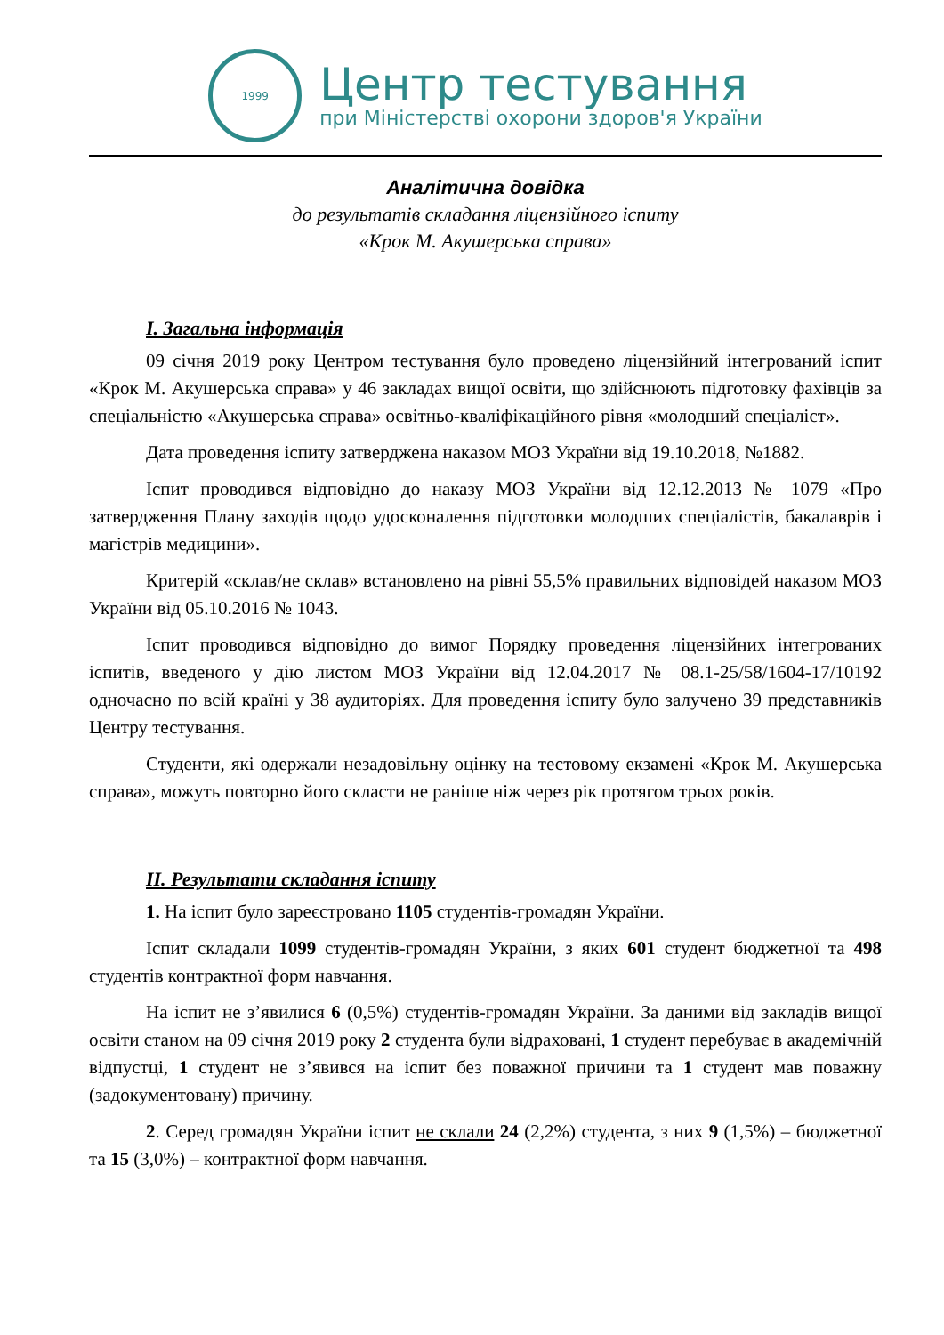1999
Центр тестування
при Міністерстві охорони здоров'я України
Аналітична довідка
до результатів складання ліцензійного іспиту
«Крок М. Акушерська справа»
I. Загальна інформація
09 січня 2019 року Центром тестування було проведено ліцензійний інтегрований іспит «Крок М. Акушерська справа» у 46 закладах вищої освіти, що здійснюють підготовку фахівців за спеціальністю «Акушерська справа» освітньо-кваліфікаційного рівня «молодший спеціаліст».
Дата проведення іспиту затверджена наказом МОЗ України від 19.10.2018, №1882.
Іспит проводився відповідно до наказу МОЗ України від 12.12.2013 № 1079 «Про затвердження Плану заходів щодо удосконалення підготовки молодших спеціалістів, бакалаврів і магістрів медицини».
Критерій «склав/не склав» встановлено на рівні 55,5% правильних відповідей наказом МОЗ України від 05.10.2016 № 1043.
Іспит проводився відповідно до вимог Порядку проведення ліцензійних інтегрованих іспитів, введеного у дію листом МОЗ України від 12.04.2017 № 08.1-25/58/1604-17/10192 одночасно по всій країні у 38 аудиторіях. Для проведення іспиту було залучено 39 представників Центру тестування.
Студенти, які одержали незадовільну оцінку на тестовому екзамені «Крок М. Акушерська справа», можуть повторно його скласти не раніше ніж через рік протягом трьох років.
II. Результати складання іспиту
1. На іспит було зареєстровано 1105 студентів-громадян України.
Іспит складали 1099 студентів-громадян України, з яких 601 студент бюджетної та 498 студентів контрактної форм навчання.
На іспит не з’явилися 6 (0,5%) студентів-громадян України. За даними від закладів вищої освіти станом на 09 січня 2019 року 2 студента були відраховані, 1 студент перебуває в академічній відпустці, 1 студент не з’явився на іспит без поважної причини та 1 студент мав поважну (задокументовану) причину.
2. Серед громадян України іспит не склали 24 (2,2%) студента, з них 9 (1,5%) – бюджетної та 15 (3,0%) – контрактної форм навчання.